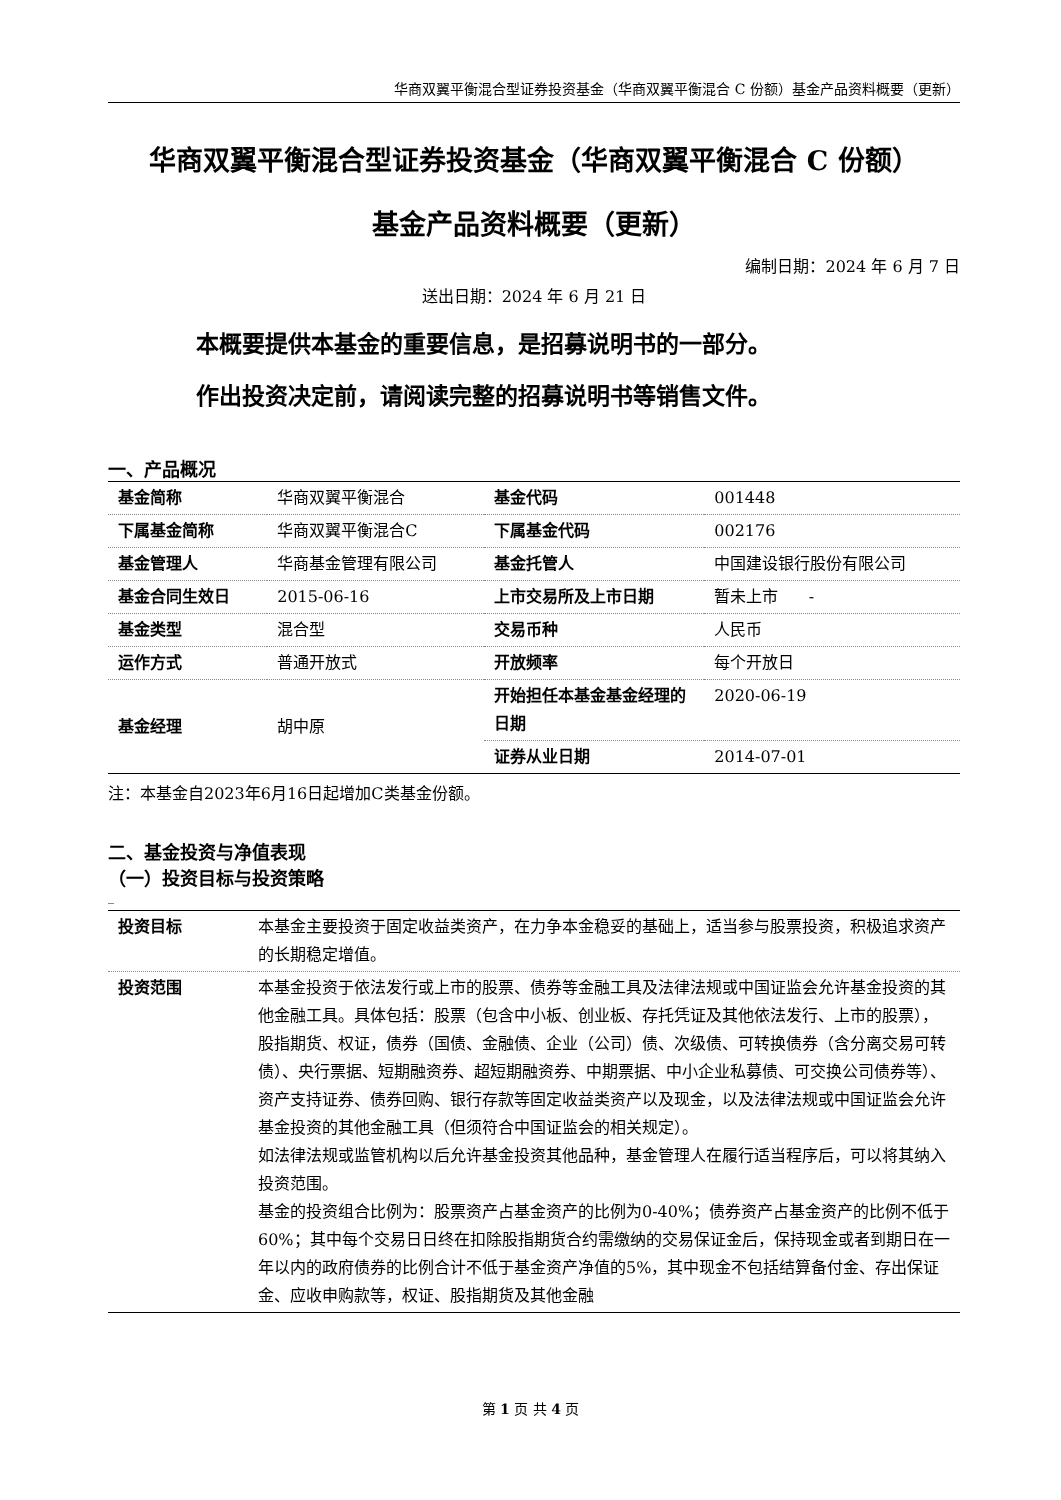华商双翼平衡混合型证券投资基金（华商双翼平衡混合 C 份额）基金产品资料概要（更新）
华商双翼平衡混合型证券投资基金（华商双翼平衡混合 C 份额）
基金产品资料概要（更新）
编制日期：2024 年 6 月 7 日
送出日期：2024 年 6 月 21 日
本概要提供本基金的重要信息，是招募说明书的一部分。
作出投资决定前，请阅读完整的招募说明书等销售文件。
一、产品概况
| 基金简称 | 华商双翼平衡混合 | 基金代码 | 001448 |
| 下属基金简称 | 华商双翼平衡混合C | 下属基金代码 | 002176 |
| 基金管理人 | 华商基金管理有限公司 | 基金托管人 | 中国建设银行股份有限公司 |
| 基金合同生效日 | 2015-06-16 | 上市交易所及上市日期 | 暂未上市 - |
| 基金类型 | 混合型 | 交易币种 | 人民币 |
| 运作方式 | 普通开放式 | 开放频率 | 每个开放日 |
| 基金经理 | 胡中原 | 开始担任本基金基金经理的日期 | 2020-06-19 |
| | | 证券从业日期 | 2014-07-01 |
注：本基金自2023年6月16日起增加C类基金份额。
二、基金投资与净值表现
（一）投资目标与投资策略
_
| 投资目标 | 本基金主要投资于固定收益类资产，在力争本金稳妥的基础上，适当参与股票投资，积极追求资产的长期稳定增值。 |
| 投资范围 | 本基金投资于依法发行或上市的股票、债券等金融工具及法律法规或中国证监会允许基金投资的其他金融工具。具体包括：股票（包含中小板、创业板、存托凭证及其他依法发行、上市的股票），股指期货、权证，债券（国债、金融债、企业（公司）债、次级债、可转换债券（含分离交易可转债）、央行票据、短期融资券、超短期融资券、中期票据、中小企业私募债、可交换公司债券等）、资产支持证券、债券回购、银行存款等固定收益类资产以及现金，以及法律法规或中国证监会允许基金投资的其他金融工具（但须符合中国证监会的相关规定）。 如法律法规或监管机构以后允许基金投资其他品种，基金管理人在履行适当程序后，可以将其纳入投资范围。 基金的投资组合比例为：股票资产占基金资产的比例为0-40%；债券资产占基金资产的比例不低于60%；其中每个交易日日终在扣除股指期货合约需缴纳的交易保证金后，保持现金或者到期日在一年以内的政府债券的比例合计不低于基金资产净值的5%，其中现金不包括结算备付金、存出保证金、应收申购款等，权证、股指期货及其他金融 |
第 1 页 共 4 页